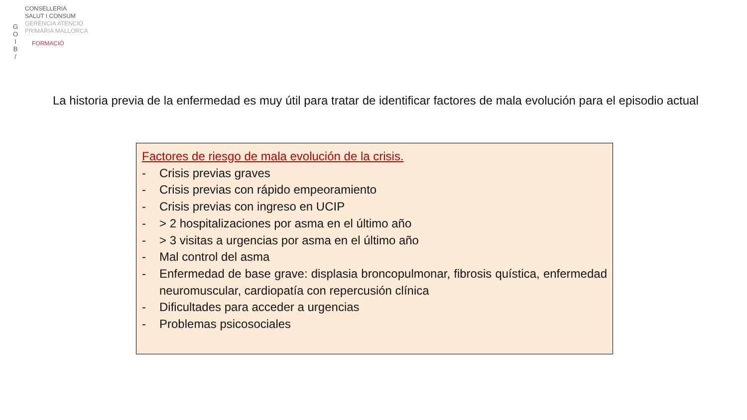G
O
I
B
/
CONSELLERIA
SALUT I CONSUM
GERÈNCIA ATENCIÓ
PRIMÀRIA MALLORCA
FORMACIÓ
La historia previa de la enfermedad es muy útil para tratar de identificar factores de mala evolución para el episodio actual
Factores de riesgo de mala evolución de la crisis.
- Crisis previas graves
- Crisis previas con rápido empeoramiento
- Crisis previas con ingreso en UCIP
- > 2 hospitalizaciones por asma en el último año
- > 3 visitas a urgencias por asma en el último año
- Mal control del asma
- Enfermedad de base grave: displasia broncopulmonar, fibrosis quística, enfermedad neuromuscular, cardiopatía con repercusión clínica
- Dificultades para acceder a urgencias
- Problemas psicosociales